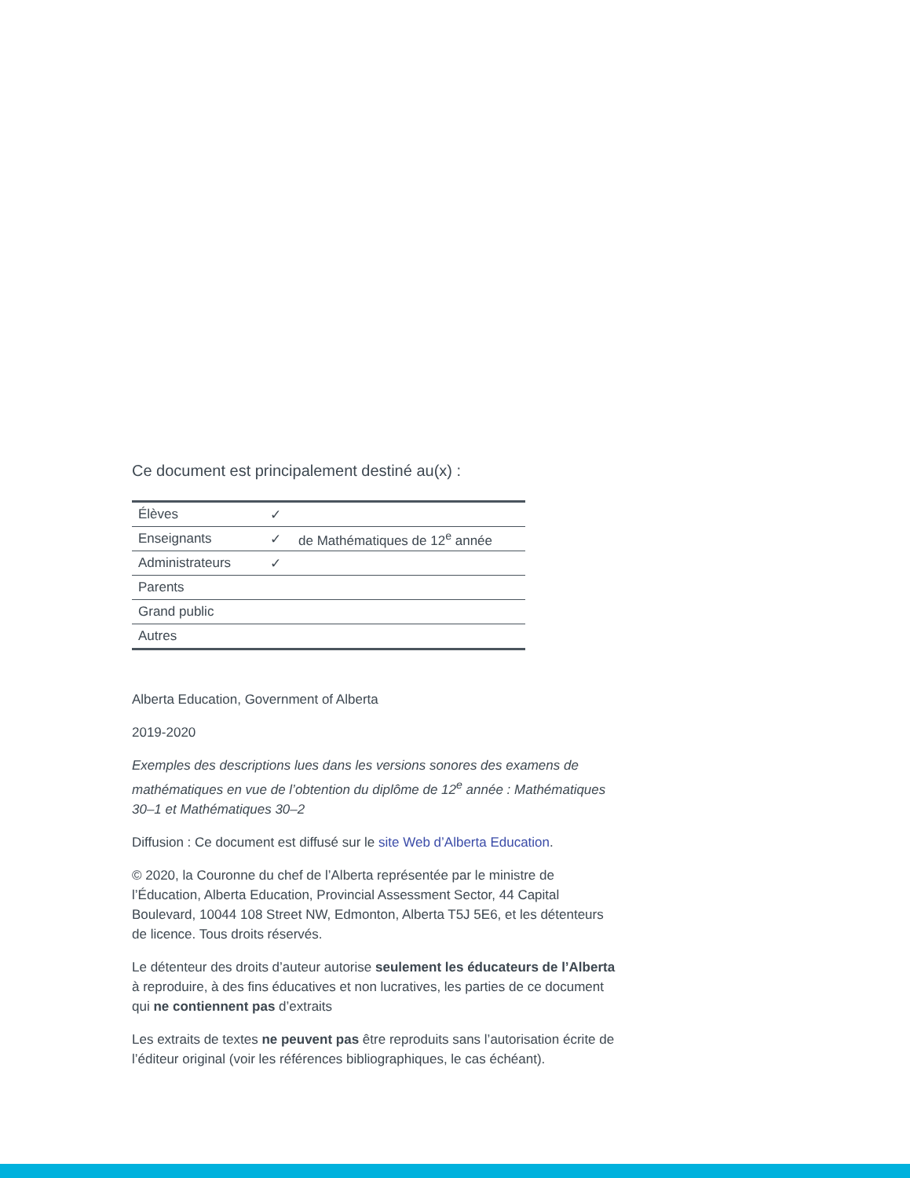Ce document est principalement destiné au(x) :
| Élèves | ✓ | |
| Enseignants | ✓ | de Mathématiques de 12<sup>e</sup> année |
| Administrateurs | ✓ | |
| Parents | | |
| Grand public | | |
| Autres | | |
Alberta Education, Government of Alberta
2019-2020
Exemples des descriptions lues dans les versions sonores des examens de mathématiques en vue de l’obtention du diplôme de 12<sup>e</sup> année : Mathématiques 30–1 et Mathématiques 30–2
Diffusion : Ce document est diffusé sur le site Web d’Alberta Education.
© 2020, la Couronne du chef de l’Alberta représentée par le ministre de l’Éducation, Alberta Education, Provincial Assessment Sector, 44 Capital Boulevard, 10044 108 Street NW, Edmonton, Alberta T5J 5E6, et les détenteurs de licence. Tous droits réservés.
Le détenteur des droits d’auteur autorise seulement les éducateurs de l’Alberta à reproduire, à des fins éducatives et non lucratives, les parties de ce document qui ne contiennent pas d’extraits
Les extraits de textes ne peuvent pas être reproduits sans l’autorisation écrite de l’éditeur original (voir les références bibliographiques, le cas échéant).